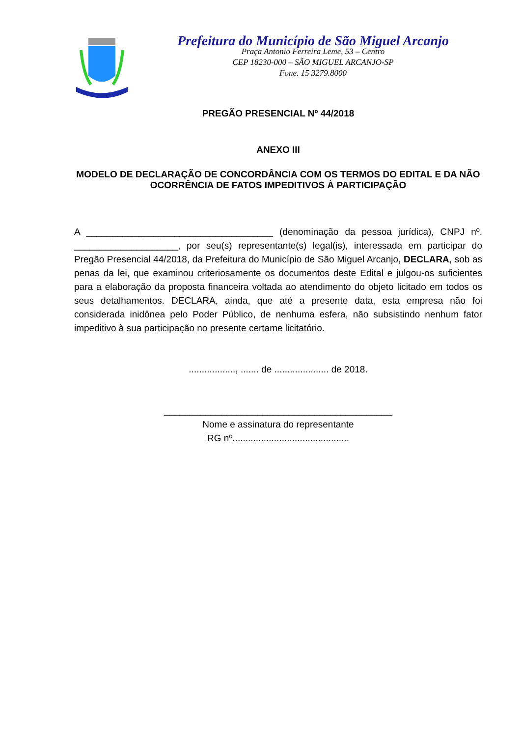Prefeitura do Município de São Miguel Arcanjo
Praça Antonio Ferreira Leme, 53 – Centro
CEP 18230-000 – SÃO MIGUEL ARCANJO-SP
Fone. 15 3279.8000
PREGÃO PRESENCIAL Nº 44/2018
ANEXO III
MODELO DE DECLARAÇÃO DE CONCORDÂNCIA COM OS TERMOS DO EDITAL E DA NÃO OCORRÊNCIA DE FATOS IMPEDITIVOS À PARTICIPAÇÃO
A ____________________________________ (denominação da pessoa jurídica), CNPJ nº. ____________________, por seu(s) representante(s) legal(is), interessada em participar do Pregão Presencial 44/2018, da Prefeitura do Município de São Miguel Arcanjo, DECLARA, sob as penas da lei, que examinou criteriosamente os documentos deste Edital e julgou-os suficientes para a elaboração da proposta financeira voltada ao atendimento do objeto licitado em todos os seus detalhamentos. DECLARA, ainda, que até a presente data, esta empresa não foi considerada inidônea pelo Poder Público, de nenhuma esfera, não subsistindo nenhum fator impeditivo à sua participação no presente certame licitatório.
.................., ....... de ..................... de 2018.
____________________________________________
Nome e assinatura do representante
RG nº.............................................